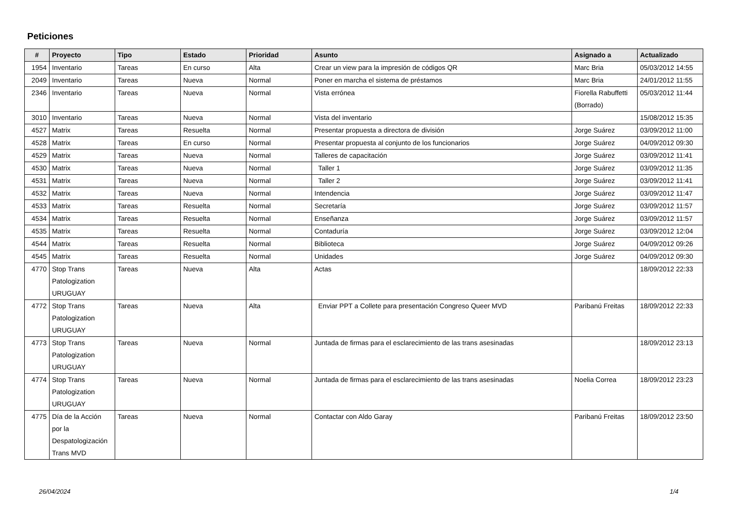Peticiones
| # | Proyecto | Tipo | Estado | Prioridad | Asunto | Asignado a | Actualizado |
| --- | --- | --- | --- | --- | --- | --- | --- |
| 1954 | Inventario | Tareas | En curso | Alta | Crear un view para la impresión de códigos QR | Marc Bria | 05/03/2012 14:55 |
| 2049 | Inventario | Tareas | Nueva | Normal | Poner en marcha el sistema de préstamos | Marc Bria | 24/01/2012 11:55 |
| 2346 | Inventario | Tareas | Nueva | Normal | Vista errónea | Fiorella Rabuffetti (Borrado) | 05/03/2012 11:44 |
| 3010 | Inventario | Tareas | Nueva | Normal | Vista del inventario | | 15/08/2012 15:35 |
| 4527 | Matrix | Tareas | Resuelta | Normal | Presentar propuesta a directora de división | Jorge Suárez | 03/09/2012 11:00 |
| 4528 | Matrix | Tareas | En curso | Normal | Presentar propuesta al conjunto de los funcionarios | Jorge Suárez | 04/09/2012 09:30 |
| 4529 | Matrix | Tareas | Nueva | Normal | Talleres de capacitación | Jorge Suárez | 03/09/2012 11:41 |
| 4530 | Matrix | Tareas | Nueva | Normal | Taller 1 | Jorge Suárez | 03/09/2012 11:35 |
| 4531 | Matrix | Tareas | Nueva | Normal | Taller 2 | Jorge Suárez | 03/09/2012 11:41 |
| 4532 | Matrix | Tareas | Nueva | Normal | Intendencia | Jorge Suárez | 03/09/2012 11:47 |
| 4533 | Matrix | Tareas | Resuelta | Normal | Secretaría | Jorge Suárez | 03/09/2012 11:57 |
| 4534 | Matrix | Tareas | Resuelta | Normal | Enseñanza | Jorge Suárez | 03/09/2012 11:57 |
| 4535 | Matrix | Tareas | Resuelta | Normal | Contaduría | Jorge Suárez | 03/09/2012 12:04 |
| 4544 | Matrix | Tareas | Resuelta | Normal | Biblioteca | Jorge Suárez | 04/09/2012 09:26 |
| 4545 | Matrix | Tareas | Resuelta | Normal | Unidades | Jorge Suárez | 04/09/2012 09:30 |
| 4770 | Stop Trans Patologization URUGUAY | Tareas | Nueva | Alta | Actas | | 18/09/2012 22:33 |
| 4772 | Stop Trans Patologization URUGUAY | Tareas | Nueva | Alta | Enviar PPT a Collete para presentación Congreso Queer MVD | Paribanú Freitas | 18/09/2012 22:33 |
| 4773 | Stop Trans Patologization URUGUAY | Tareas | Nueva | Normal | Juntada de firmas para el esclarecimiento de las trans asesinadas | | 18/09/2012 23:13 |
| 4774 | Stop Trans Patologization URUGUAY | Tareas | Nueva | Normal | Juntada de firmas para el esclarecimiento de las trans asesinadas | Noelia Correa | 18/09/2012 23:23 |
| 4775 | Día de la Acción por la Despatologización Trans MVD | Tareas | Nueva | Normal | Contactar con Aldo Garay | Paribanú Freitas | 18/09/2012 23:50 |
26/04/2024 1/4